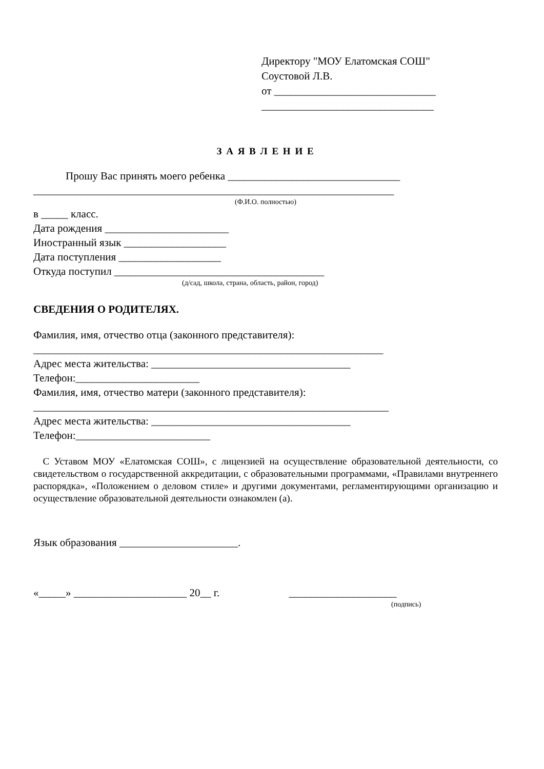Директору "МОУ Елатомская СОШ"
Соустовой Л.В.
от ______________________________
________________________________
З А Я В Л Е Н И Е
Прошу Вас принять моего ребенка ________________________________
___________________________________________________________________
(Ф.И.О. полностью)
в _____ класс.
Дата рождения _______________________
Иностранный язык ___________________
Дата поступления ___________________
Откуда поступил _______________________________________
(д/сад, школа, страна, область, район, город)
СВЕДЕНИЯ О РОДИТЕЛЯХ.
Фамилия, имя, отчество отца (законного представителя):
_________________________________________________________________
Адрес места жительства: _____________________________________
Телефон:_______________________
Фамилия, имя, отчество матери (законного представителя):
__________________________________________________________________
Адрес места жительства: _____________________________________
Телефон:_________________________
С Уставом МОУ «Елатомская СОШ», с лицензией на осуществление образовательной деятельности, со свидетельством о государственной аккредитации, с образовательными программами, «Правилами внутреннего распорядка», «Положением о деловом стиле» и другими документами, регламентирующими организацию и осуществление образовательной деятельности ознакомлен (а).
Язык образования ______________________.
«_____» _____________________ 20__ г. ____________________
(подпись)